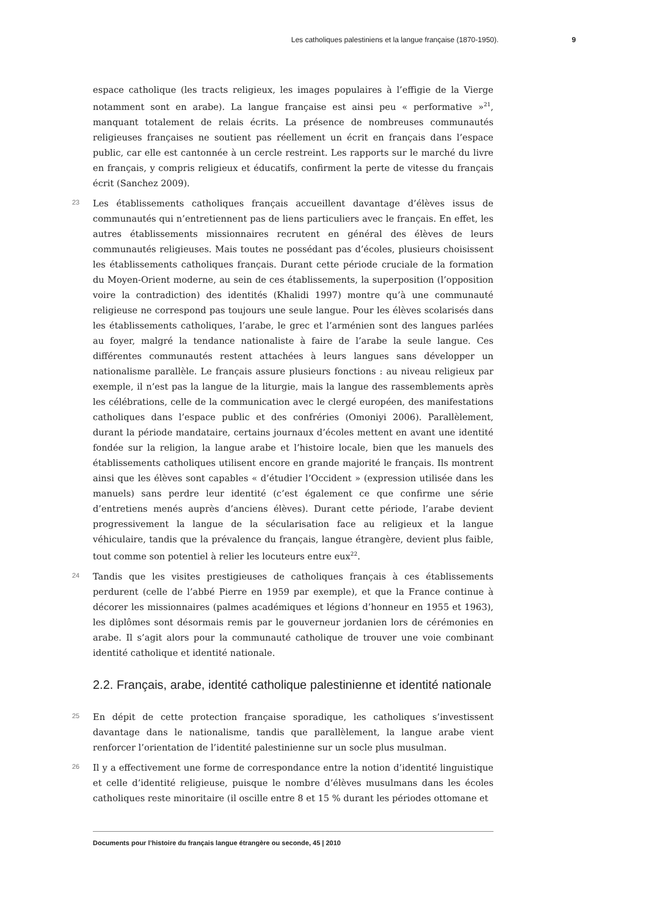Les catholiques palestiniens et la langue française (1870-1950). 9
espace catholique (les tracts religieux, les images populaires à l’effigie de la Vierge notamment sont en arabe). La langue française est ainsi peu « performative »<sup>21</sup>, manquant totalement de relais écrits. La présence de nombreuses communautés religieuses françaises ne soutient pas réellement un écrit en français dans l’espace public, car elle est cantonnée à un cercle restreint. Les rapports sur le marché du livre en français, y compris religieux et éducatifs, confirment la perte de vitesse du français écrit (Sanchez 2009).
23
Les établissements catholiques français accueillent davantage d’élèves issus de communautés qui n’entretiennent pas de liens particuliers avec le français. En effet, les autres établissements missionnaires recrutent en général des élèves de leurs communautés religieuses. Mais toutes ne possédant pas d’écoles, plusieurs choisissent les établissements catholiques français. Durant cette période cruciale de la formation du Moyen-Orient moderne, au sein de ces établissements, la superposition (l’opposition voire la contradiction) des identités (Khalidi 1997) montre qu’à une communauté religieuse ne correspond pas toujours une seule langue. Pour les élèves scolarisés dans les établissements catholiques, l’arabe, le grec et l’arménien sont des langues parlées au foyer, malgré la tendance nationaliste à faire de l’arabe la seule langue. Ces différentes communautés restent attachées à leurs langues sans développer un nationalisme parallèle. Le français assure plusieurs fonctions : au niveau religieux par exemple, il n’est pas la langue de la liturgie, mais la langue des rassemblements après les célébrations, celle de la communication avec le clergé européen, des manifestations catholiques dans l’espace public et des confréries (Omoniyi 2006). Parallèlement, durant la période mandataire, certains journaux d’écoles mettent en avant une identité fondée sur la religion, la langue arabe et l’histoire locale, bien que les manuels des établissements catholiques utilisent encore en grande majorité le français. Ils montrent ainsi que les élèves sont capables « d’étudier l’Occident » (expression utilisée dans les manuels) sans perdre leur identité (c’est également ce que confirme une série d’entretiens menés auprès d’anciens élèves). Durant cette période, l’arabe devient progressivement la langue de la sécularisation face au religieux et la langue véhiculaire, tandis que la prévalence du français, langue étrangère, devient plus faible, tout comme son potentiel à relier les locuteurs entre eux<sup>22</sup>.
24
Tandis que les visites prestigieuses de catholiques français à ces établissements perdurent (celle de l’abbé Pierre en 1959 par exemple), et que la France continue à décorer les missionnaires (palmes académiques et légions d’honneur en 1955 et 1963), les diplômes sont désormais remis par le gouverneur jordanien lors de cérémonies en arabe. Il s’agit alors pour la communauté catholique de trouver une voie combinant identité catholique et identité nationale.
2.2. Français, arabe, identité catholique palestinienne et identité nationale
25
En dépit de cette protection française sporadique, les catholiques s’investissent davantage dans le nationalisme, tandis que parallèlement, la langue arabe vient renforcer l’orientation de l’identité palestinienne sur un socle plus musulman.
26
Il y a effectivement une forme de correspondance entre la notion d’identité linguistique et celle d’identité religieuse, puisque le nombre d’élèves musulmans dans les écoles catholiques reste minoritaire (il oscille entre 8 et 15 % durant les périodes ottomane et
Documents pour l’histoire du français langue étrangère ou seconde, 45 | 2010